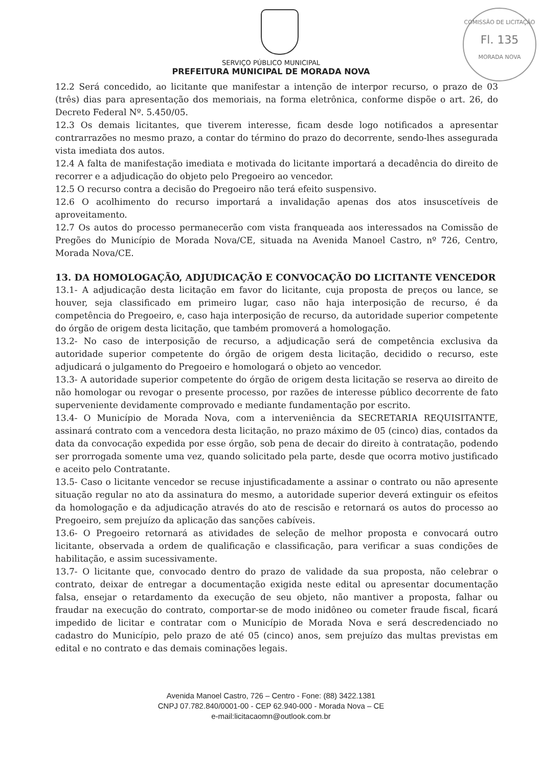COMISSÃO DE LICITAÇÃO
Fl. 135
MORADA NOVA
SERVIÇO PÚBLICO MUNICIPAL
PREFEITURA MUNICIPAL DE MORADA NOVA
12.2 Será concedido, ao licitante que manifestar a intenção de interpor recurso, o prazo de 03 (três) dias para apresentação dos memoriais, na forma eletrônica, conforme dispõe o art. 26, do Decreto Federal Nº. 5.450/05.
12.3 Os demais licitantes, que tiverem interesse, ficam desde logo notificados a apresentar contrarrazões no mesmo prazo, a contar do término do prazo do decorrente, sendo-lhes assegurada vista imediata dos autos.
12.4 A falta de manifestação imediata e motivada do licitante importará a decadência do direito de recorrer e a adjudicação do objeto pelo Pregoeiro ao vencedor.
12.5 O recurso contra a decisão do Pregoeiro não terá efeito suspensivo.
12.6 O acolhimento do recurso importará a invalidação apenas dos atos insuscetíveis de aproveitamento.
12.7 Os autos do processo permanecerão com vista franqueada aos interessados na Comissão de Pregões do Município de Morada Nova/CE, situada na Avenida Manoel Castro, nº 726, Centro, Morada Nova/CE.
13. DA HOMOLOGAÇÃO, ADJUDICAÇÃO E CONVOCAÇÃO DO LICITANTE VENCEDOR
13.1- A adjudicação desta licitação em favor do licitante, cuja proposta de preços ou lance, se houver, seja classificado em primeiro lugar, caso não haja interposição de recurso, é da competência do Pregoeiro, e, caso haja interposição de recurso, da autoridade superior competente do órgão de origem desta licitação, que também promoverá a homologação.
13.2- No caso de interposição de recurso, a adjudicação será de competência exclusiva da autoridade superior competente do órgão de origem desta licitação, decidido o recurso, este adjudicará o julgamento do Pregoeiro e homologará o objeto ao vencedor.
13.3- A autoridade superior competente do órgão de origem desta licitação se reserva ao direito de não homologar ou revogar o presente processo, por razões de interesse público decorrente de fato superveniente devidamente comprovado e mediante fundamentação por escrito.
13.4- O Município de Morada Nova, com a interveniência da SECRETARIA REQUISITANTE, assinará contrato com a vencedora desta licitação, no prazo máximo de 05 (cinco) dias, contados da data da convocação expedida por esse órgão, sob pena de decair do direito à contratação, podendo ser prorrogada somente uma vez, quando solicitado pela parte, desde que ocorra motivo justificado e aceito pelo Contratante.
13.5- Caso o licitante vencedor se recuse injustificadamente a assinar o contrato ou não apresente situação regular no ato da assinatura do mesmo, a autoridade superior deverá extinguir os efeitos da homologação e da adjudicação através do ato de rescisão e retornará os autos do processo ao Pregoeiro, sem prejuízo da aplicação das sanções cabíveis.
13.6- O Pregoeiro retornará as atividades de seleção de melhor proposta e convocará outro licitante, observada a ordem de qualificação e classificação, para verificar a suas condições de habilitação, e assim sucessivamente.
13.7- O licitante que, convocado dentro do prazo de validade da sua proposta, não celebrar o contrato, deixar de entregar a documentação exigida neste edital ou apresentar documentação falsa, ensejar o retardamento da execução de seu objeto, não mantiver a proposta, falhar ou fraudar na execução do contrato, comportar-se de modo inidôneo ou cometer fraude fiscal, ficará impedido de licitar e contratar com o Município de Morada Nova e será descredenciado no cadastro do Município, pelo prazo de até 05 (cinco) anos, sem prejuízo das multas previstas em edital e no contrato e das demais cominações legais.
Avenida Manoel Castro, 726 – Centro - Fone: (88) 3422.1381
CNPJ 07.782.840/0001-00 - CEP 62.940-000 - Morada Nova – CE
e-mail:licitacaomn@outlook.com.br